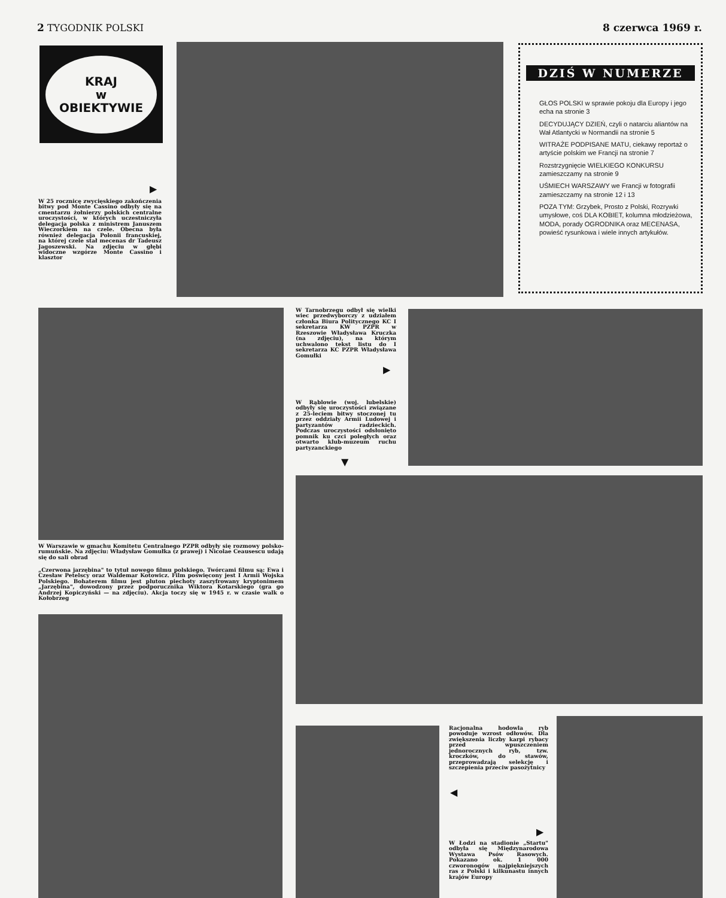2 TYGODNIK POLSKI 8 czerwca 1969 r.
KRAJ
w
OBIEKTYWIE
▶
W 25 rocznicę zwycięskiego zakończenia bitwy pod Monte Cassino odbyły się na cmentarzu żołnierzy polskich centralne uroczystości, w których uczestniczyła delegacja polska z ministrem Januszem Wieczorkiem na czele. Obecna była również delegacja Polonii francuskiej, na której czele stał mecenas dr Tadeusz Jagoszewski. Na zdjęciu w głębi widoczne wzgórze Monte Cassino i klasztor
DZIŚ W NUMERZE
GŁOS POLSKI w sprawie pokoju dla Europy i jego echa na stronie 3
DECYDUJĄCY DZIEŃ, czyli o natarciu aliantów na Wał Atlantycki w Normandii na stronie 5
WITRAŻE PODPISANE MATU, ciekawy reportaż o artyście polskim we Francji na stronie 7
Rozstrzygnięcie WIELKIEGO KONKURSU zamieszczamy na stronie 9
UŚMIECH WARSZAWY we Francji w fotografii zamieszczamy na stronie 12 i 13
POZA TYM: Grzybek, Prosto z Polski, Rozrywki umysłowe, coś DLA KOBIET, kolumna młodzieżowa, MODA, porady OGRODNIKA oraz MECENASA, powieść rysunkowa i wiele innych artykułów.
W Tarnobrzegu odbył się wielki wiec przedwyborczy z udziałem członka Biura Politycznego KC I sekretarza KW PZPR w Rzeszowie Władysława Kruczka (na zdjęciu), na którym uchwalono tekst listu do I sekretarza KC PZPR Władysława Gomułki
▶
W Rąblowie (woj. lubelskie) odbyły się uroczystości związane z 25-leciem bitwy stoczonej tu przez oddziały Armii Ludowej i partyzantów radzieckich. Podczas uroczystości odsłonięto pomnik ku czci poległych oraz otwarto klub-muzeum ruchu partyzanckiego
▼
W Warszawie w gmachu Komitetu Centralnego PZPR odbyły się rozmowy polsko-rumuńskie. Na zdjęciu: Władysław Gomułka (z prawej) i Nicolae Ceausescu udają się do sali obrad
„Czerwona jarzębina" to tytuł nowego filmu polskiego. Twórcami filmu są: Ewa i Czesław Petelscy oraz Waldemar Kotowicz. Film poświęcony jest I Armii Wojska Polskiego. Bohaterem filmu jest pluton piechoty zaszyfrowany kryptonimem „Jarzębina", dowodzony przez podporucznika Wiktora Kotarskiego (gra go Andrzej Kopiczyński — na zdjęciu). Akcja toczy się w 1945 r. w czasie walk o Kołobrzeg
Racjonalna hodowla ryb powoduje wzrost odłowów. Dla zwiększenia liczby karpi rybacy przed wpuszczeniem jednorocznych ryb, tzw. kroczków, do stawów, przeprowadzają selekcję i szczepienia przeciw pasożytnicy
◀
▶
W Łodzi na stadionie „Startu" odbyła się Międzynarodowa Wystawa Psów Rasowych. Pokazano ok. 1 000 czworonogów najpiękniejszych ras z Polski i kilkunastu innych krajów Europy